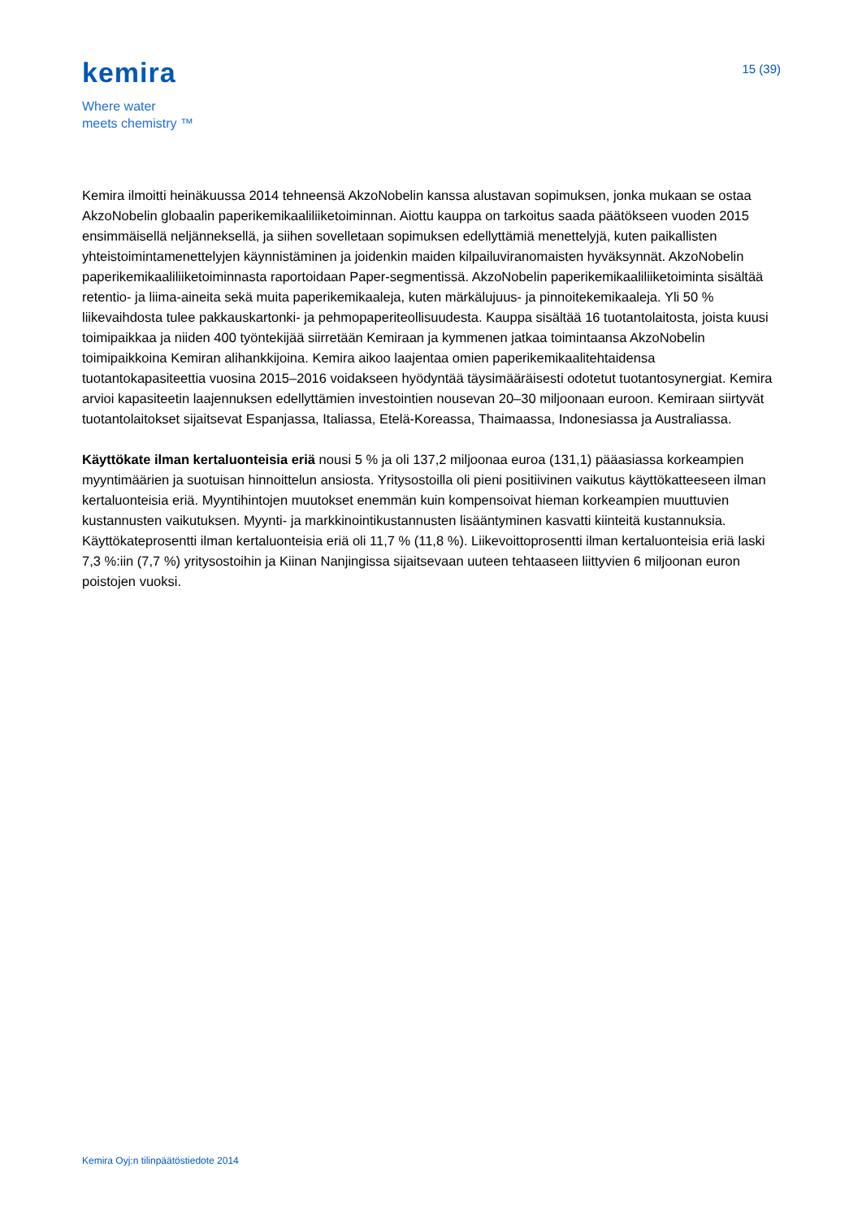kemira
Where water
meets chemistry ™
15 (39)
Kemira ilmoitti heinäkuussa 2014 tehneensä AkzoNobelin kanssa alustavan sopimuksen, jonka mukaan se ostaa AkzoNobelin globaalin paperikemikaaliliiketoiminnan. Aiottu kauppa on tarkoitus saada päätökseen vuoden 2015 ensimmäisellä neljänneksellä, ja siihen sovelletaan sopimuksen edellyttämiä menettelyjä, kuten paikallisten yhteistoimintamenettelyjen käynnistäminen ja joidenkin maiden kilpailuviranomaisten hyväksynnät. AkzoNobelin paperikemikaaliliiketoiminnasta raportoidaan Paper-segmentissä. AkzoNobelin paperikemikaaliliiketoiminta sisältää retentio- ja liima-aineita sekä muita paperikemikaaleja, kuten märkälujuus- ja pinnoitekemikaaleja. Yli 50 % liikevaihdosta tulee pakkauskartonki- ja pehmopaperiteollisuudesta. Kauppa sisältää 16 tuotantolaitosta, joista kuusi toimipaikkaa ja niiden 400 työntekijää siirretään Kemiraan ja kymmenen jatkaa toimintaansa AkzoNobelin toimipaikkoina Kemiran alihankkijoina. Kemira aikoo laajentaa omien paperikemikaalitehtaidensa tuotantokapasiteettia vuosina 2015–2016 voidakseen hyödyntää täysimääräisesti odotetut tuotantosynergiat. Kemira arvioi kapasiteetin laajennuksen edellyttämien investointien nousevan 20–30 miljoonaan euroon. Kemiraan siirtyvät tuotantolaitokset sijaitsevat Espanjassa, Italiassa, Etelä-Koreassa, Thaimaassa, Indonesiassa ja Australiassa.
Käyttökate ilman kertaluonteisia eriä nousi 5 % ja oli 137,2 miljoonaa euroa (131,1) pääasiassa korkeampien myyntimäärien ja suotuisan hinnoittelun ansiosta. Yritysostoilla oli pieni positiivinen vaikutus käyttökatteeseen ilman kertaluonteisia eriä. Myyntihintojen muutokset enemmän kuin kompensoivat hieman korkeampien muuttuvien kustannusten vaikutuksen. Myynti- ja markkinointikustannusten lisääntyminen kasvatti kiinteitä kustannuksia. Käyttökateprosentti ilman kertaluonteisia eriä oli 11,7 % (11,8 %). Liikevoittoprosentti ilman kertaluonteisia eriä laski 7,3 %:iin (7,7 %) yritysostoihin ja Kiinan Nanjingissa sijaitsevaan uuteen tehtaaseen liittyvien 6 miljoonan euron poistojen vuoksi.
Kemira Oyj:n tilinpäätöstiedote 2014